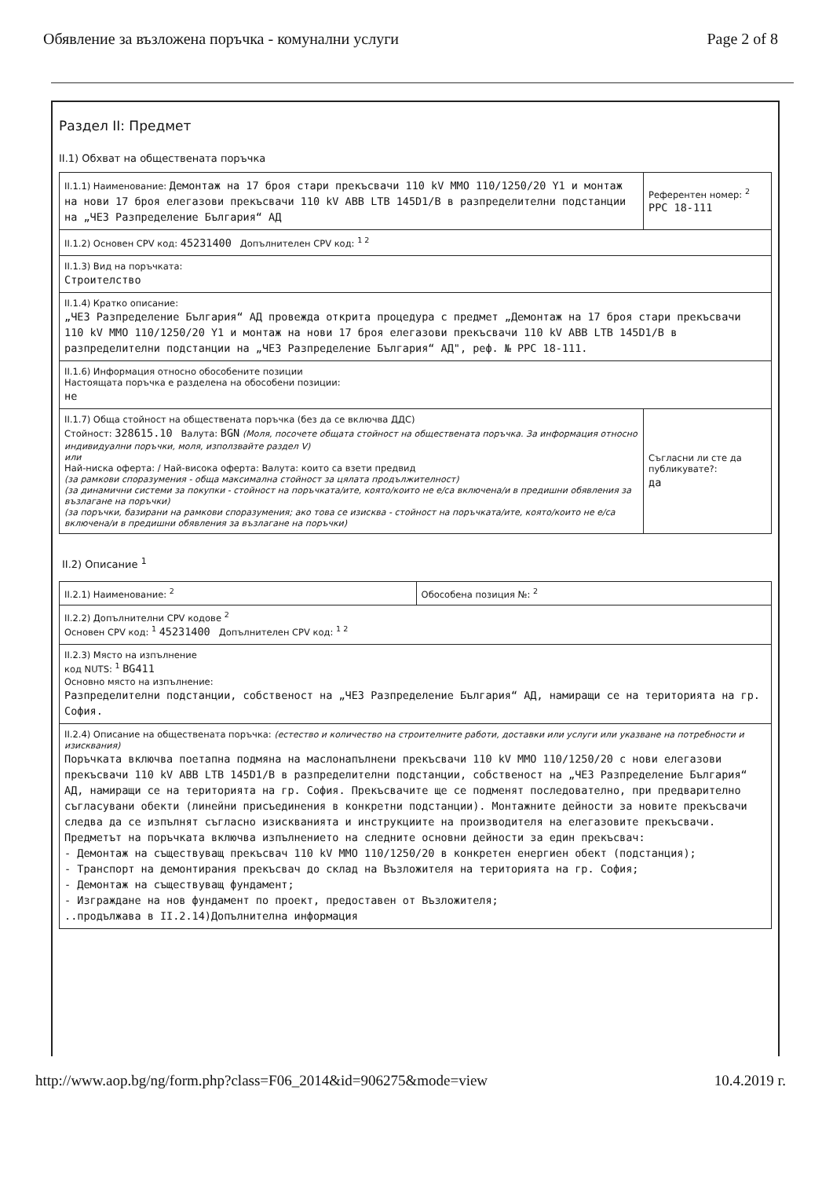Обявление за възложена поръчка - комунални услуги Page 2 of 8
Раздел II: Предмет
II.1) Обхват на обществената поръчка
| II.1.1) Наименование: Демонтаж на 17 броя стари прекъсвачи 110 kV ММО 110/1250/20 Y1 и монтаж на нови 17 броя елегазови прекъсвачи 110 kV ABB LTB 145D1/B в разпределителни подстанции на „ЧЕЗ Разпределение България“ АД | Референтен номер: <sup>2</sup> РРС 18-111 |
| II.1.2) Основен CPV код: 45231400 Допълнителен CPV код: <sup>1 2</sup> | |
| II.1.3) Вид на поръчката: Строителство | |
| II.1.4) Кратко описание: „ЧЕЗ Разпределение България“ АД провежда открита процедура с предмет „Демонтаж на 17 броя стари прекъсвачи 110 kV ММО 110/1250/20 Y1 и монтаж на нови 17 броя елегазови прекъсвачи 110 kV ABB LTB 145D1/B в разпределителни подстанции на „ЧЕЗ Разпределение България“ АД", реф. № РРС 18-111. | |
| II.1.6) Информация относно обособените позиции Настоящата поръчка е разделена на обособени позиции: не | |
| II.1.7) Обща стойност на обществената поръчка (без да се включва ДДС) Стойност: 328615.10 Валута: BGN (Моля, посочете общата стойност на обществената поръчка. За информация относно индивидуални поръчки, моля, използвайте раздел V) или Най-ниска оферта: / Най-висока оферта: Валута: които са взети предвид (за рамкови споразумения - обща максимална стойност за цялата продължителност) (за динамични системи за покупки - стойност на поръчката/ите, която/които не е/са включена/и в предишни обявления за възлагане на поръчки) (за поръчки, базирани на рамкови споразумения; ако това се изисква - стойност на поръчката/ите, която/които не е/са включена/и в предишни обявления за възлагане на поръчки) | Съгласни ли сте да публикувате?: да |
II.2) Описание <sup>1</sup>
| II.2.1) Наименование: <sup>2</sup> | Обособена позиция №: <sup>2</sup> |
| II.2.2) Допълнителни CPV кодове <sup>2</sup> Основен CPV код: <sup>1</sup> 45231400 Допълнителен CPV код: <sup>1 2</sup> | |
| II.2.3) Място на изпълнение код NUTS: <sup>1</sup> BG411 Основно място на изпълнение: Разпределителни подстанции, собственост на „ЧЕЗ Разпределение България“ АД, намиращи се на територията на гр. София. | |
| II.2.4) Описание на обществената поръчка: (естество и количество на строителните работи, доставки или услуги или указване на потребности и изисквания) Поръчката включва поетапна подмяна на маслонапълнени прекъсвачи 110 kV ММО 110/1250/20 с нови елегазови прекъсвачи 110 kV ABB LTB 145D1/B в разпределителни подстанции, собственост на „ЧЕЗ Разпределение България“ АД, намиращи се на територията на гр. София. Прекъсвачите ще се подменят последователно, при предварително съгласувани обекти (линейни присъединения в конкретни подстанции). Монтажните дейности за новите прекъсвачи следва да се изпълнят съгласно изискванията и инструкциите на производителя на елегазовите прекъсвачи. Предметът на поръчката включва изпълнението на следните основни дейности за един прекъсвач: - Демонтаж на съществуващ прекъсвач 110 kV ММО 110/1250/20 в конкретен енергиен обект (подстанция); - Транспорт на демонтирания прекъсвач до склад на Възложителя на територията на гр. София; - Демонтаж на съществуващ фундамент; - Изграждане на нов фундамент по проект, предоставен от Възложителя; ..продължава в II.2.14)Допълнителна информация | |
http://www.aop.bg/ng/form.php?class=F06_2014&id=906275&mode=view 10.4.2019 г.